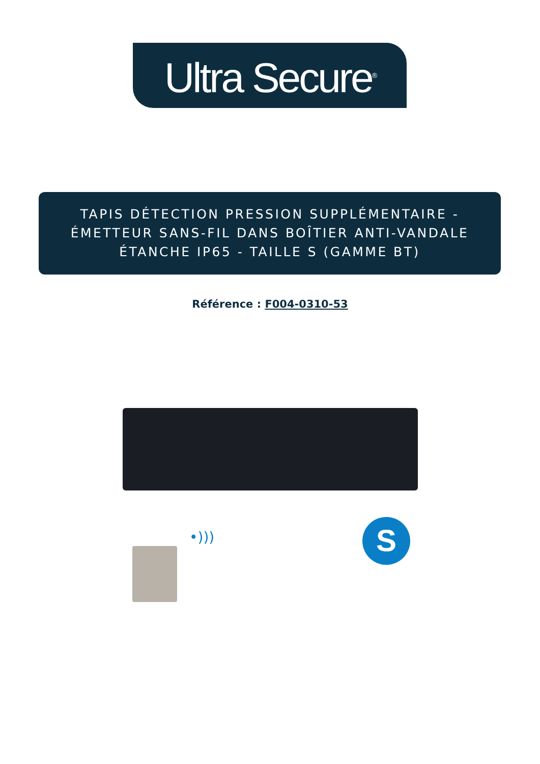Ultra Secure<sup>®</sup>
TAPIS DÉTECTION PRESSION SUPPLÉMENTAIRE -
ÉMETTEUR SANS-FIL DANS BOÎTIER ANTI-VANDALE
ÉTANCHE IP65 - TAILLE S (GAMME BT)
Référence : F004-0310-53
•))) S